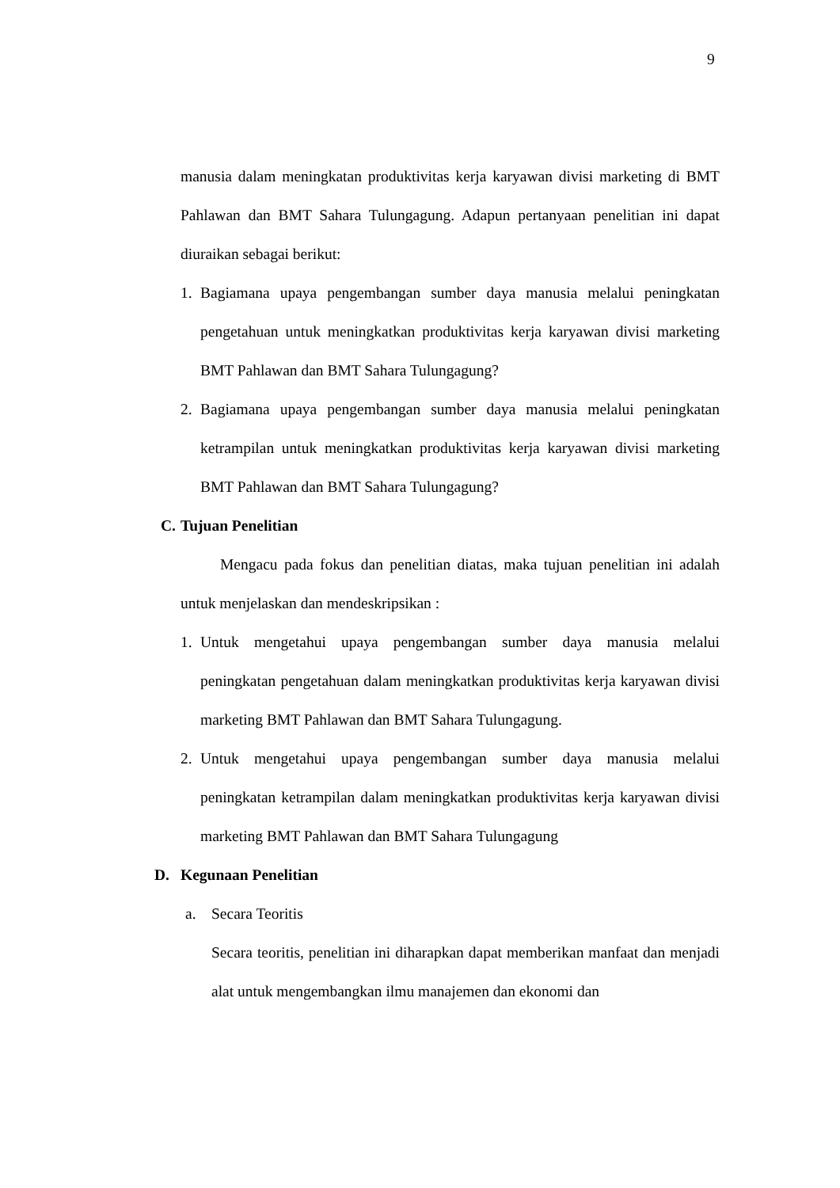9
manusia dalam meningkatan produktivitas kerja karyawan divisi marketing di BMT Pahlawan dan BMT Sahara Tulungagung. Adapun pertanyaan penelitian ini dapat diuraikan sebagai berikut:
1. Bagiamana upaya pengembangan sumber daya manusia melalui peningkatan pengetahuan untuk meningkatkan produktivitas kerja karyawan divisi marketing BMT Pahlawan dan BMT Sahara Tulungagung?
2. Bagiamana upaya pengembangan sumber daya manusia melalui peningkatan ketrampilan untuk meningkatkan produktivitas kerja karyawan divisi marketing BMT Pahlawan dan BMT Sahara Tulungagung?
C. Tujuan Penelitian
Mengacu pada fokus dan penelitian diatas, maka tujuan penelitian ini adalah untuk menjelaskan dan mendeskripsikan :
1. Untuk mengetahui upaya pengembangan sumber daya manusia melalui peningkatan pengetahuan dalam meningkatkan produktivitas kerja karyawan divisi marketing BMT Pahlawan dan BMT Sahara Tulungagung.
2. Untuk mengetahui upaya pengembangan sumber daya manusia melalui peningkatan ketrampilan dalam meningkatkan produktivitas kerja karyawan divisi marketing BMT Pahlawan dan BMT Sahara Tulungagung
D. Kegunaan Penelitian
a. Secara Teoritis
Secara teoritis, penelitian ini diharapkan dapat memberikan manfaat dan menjadi alat untuk mengembangkan ilmu manajemen dan ekonomi dan